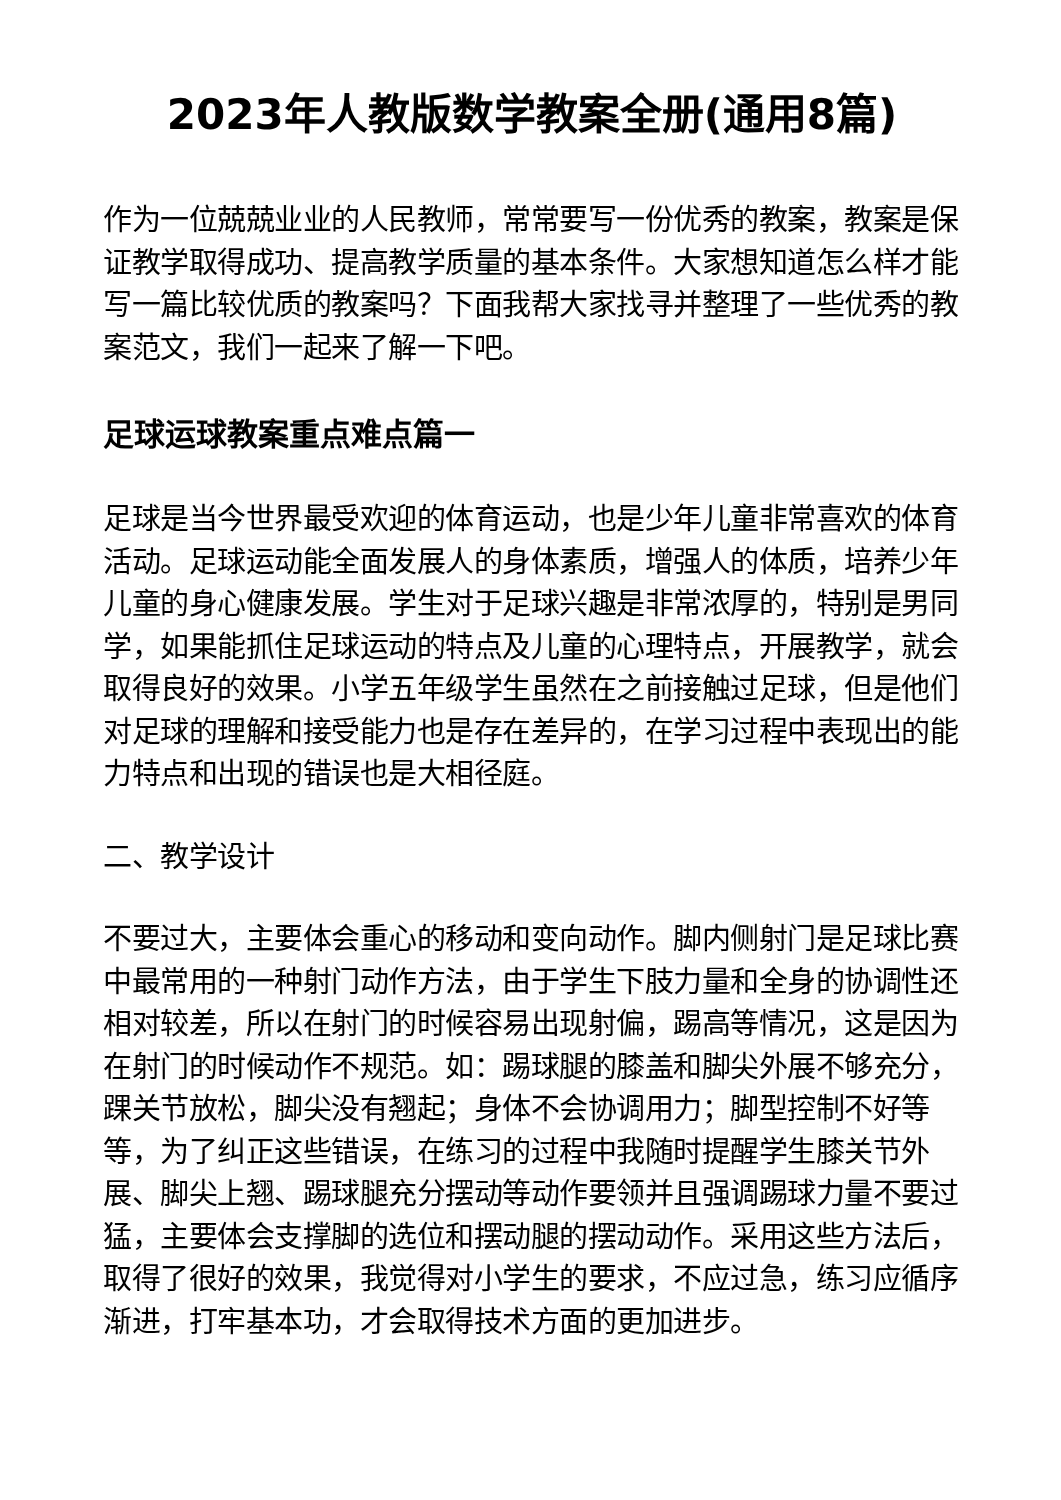2023年人教版数学教案全册(通用8篇)
作为一位兢兢业业的人民教师，常常要写一份优秀的教案，教案是保证教学取得成功、提高教学质量的基本条件。大家想知道怎么样才能写一篇比较优质的教案吗？下面我帮大家找寻并整理了一些优秀的教案范文，我们一起来了解一下吧。
足球运球教案重点难点篇一
足球是当今世界最受欢迎的体育运动，也是少年儿童非常喜欢的体育活动。足球运动能全面发展人的身体素质，增强人的体质，培养少年儿童的身心健康发展。学生对于足球兴趣是非常浓厚的，特别是男同学，如果能抓住足球运动的特点及儿童的心理特点，开展教学，就会取得良好的效果。小学五年级学生虽然在之前接触过足球，但是他们对足球的理解和接受能力也是存在差异的，在学习过程中表现出的能力特点和出现的错误也是大相径庭。
二、教学设计
不要过大，主要体会重心的移动和变向动作。脚内侧射门是足球比赛中最常用的一种射门动作方法，由于学生下肢力量和全身的协调性还相对较差，所以在射门的时候容易出现射偏，踢高等情况，这是因为在射门的时候动作不规范。如：踢球腿的膝盖和脚尖外展不够充分，踝关节放松，脚尖没有翘起；身体不会协调用力；脚型控制不好等等，为了纠正这些错误，在练习的过程中我随时提醒学生膝关节外展、脚尖上翘、踢球腿充分摆动等动作要领并且强调踢球力量不要过猛，主要体会支撑脚的选位和摆动腿的摆动动作。采用这些方法后，取得了很好的效果，我觉得对小学生的要求，不应过急，练习应循序渐进，打牢基本功，才会取得技术方面的更加进步。